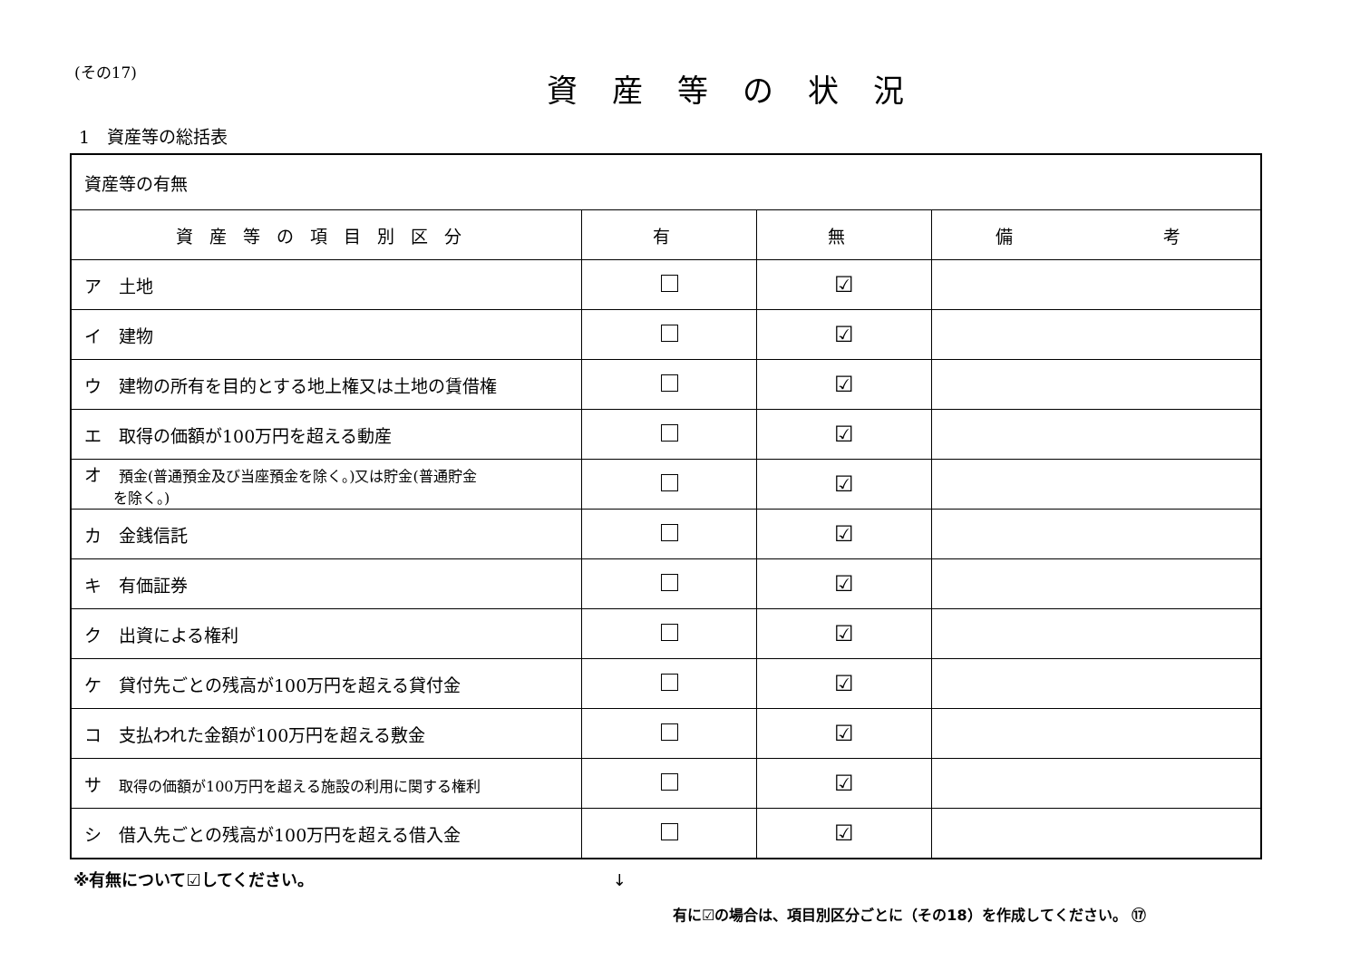(その17)
資産等の状況
1　資産等の総括表
| 資産等の有無 | | | |
| 資産等の項目別区分 | 有 | 無 | 備 考 |
| ア 土地 | | ☑ | |
| イ 建物 | | ☑ | |
| ウ 建物の所有を目的とする地上権又は土地の賃借権 | | ☑ | |
| エ 取得の価額が100万円を超える動産 | | ☑ | |
| オ 預金(普通預金及び当座預金を除く。)又は貯金(普通貯金 を除く。) | | ☑ | |
| カ 金銭信託 | | ☑ | |
| キ 有価証券 | | ☑ | |
| ク 出資による権利 | | ☑ | |
| ケ 貸付先ごとの残高が100万円を超える貸付金 | | ☑ | |
| コ 支払われた金額が100万円を超える敷金 | | ☑ | |
| サ 取得の価額が100万円を超える施設の利用に関する権利 | | ☑ | |
| シ 借入先ごとの残高が100万円を超える借入金 | | ☑ | |
※有無について☑してください。 ↓
有に☑の場合は、項目別区分ごとに（その18）を作成してください。 ⑰